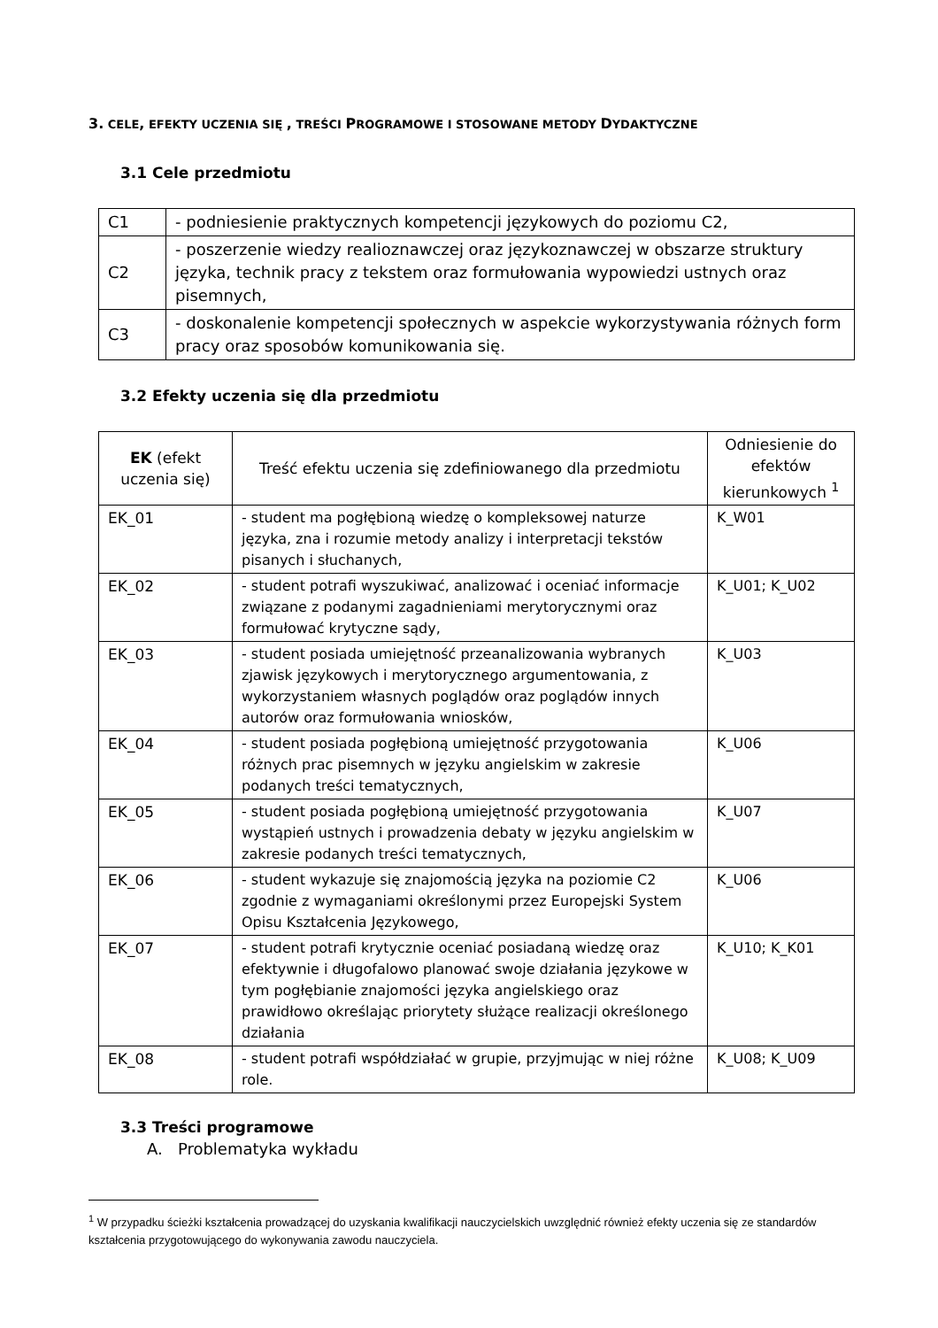3. CELE, EFEKTY UCZENIA SIĘ , TREŚCI PROGRAMOWE I STOSOWANE METODY DYDAKTYCZNE
3.1 Cele przedmiotu
| C1 | - podniesienie praktycznych kompetencji językowych do poziomu C2, |
| C2 | - poszerzenie wiedzy realioznawczej oraz językoznawczej w obszarze struktury języka, technik pracy z tekstem oraz formułowania wypowiedzi ustnych oraz pisemnych, |
| C3 | - doskonalenie kompetencji społecznych w aspekcie wykorzystywania różnych form pracy oraz sposobów komunikowania się. |
3.2 Efekty uczenia się dla przedmiotu
| EK (efekt uczenia się) | Treść efektu uczenia się zdefiniowanego dla przedmiotu | Odniesienie do efektów kierunkowych <sup>1</sup> |
| --- | --- | --- |
| EK_01 | - student ma pogłębioną wiedzę o kompleksowej naturze języka, zna i rozumie metody analizy i interpretacji tekstów pisanych i słuchanych, | K_W01 |
| EK_02 | - student potrafi wyszukiwać, analizować i oceniać informacje związane z podanymi zagadnieniami merytorycznymi oraz formułować krytyczne sądy, | K_U01; K_U02 |
| EK_03 | - student posiada umiejętność przeanalizowania wybranych zjawisk językowych i merytorycznego argumentowania, z wykorzystaniem własnych poglądów oraz poglądów innych autorów oraz formułowania wniosków, | K_U03 |
| EK_04 | - student posiada pogłębioną umiejętność przygotowania różnych prac pisemnych w języku angielskim w zakresie podanych treści tematycznych, | K_U06 |
| EK_05 | - student posiada pogłębioną umiejętność przygotowania wystąpień ustnych i prowadzenia debaty w języku angielskim w zakresie podanych treści tematycznych, | K_U07 |
| EK_06 | - student wykazuje się znajomością języka na poziomie C2 zgodnie z wymaganiami określonymi przez Europejski System Opisu Kształcenia Językowego, | K_U06 |
| EK_07 | - student potrafi krytycznie oceniać posiadaną wiedzę oraz efektywnie i długofalowo planować swoje działania językowe w tym pogłębianie znajomości języka angielskiego oraz prawidłowo określając priorytety służące realizacji określonego działania | K_U10; K_K01 |
| EK_08 | - student potrafi współdziałać w grupie, przyjmując w niej różne role. | K_U08; K_U09 |
3.3 Treści programowe
A. Problematyka wykładu
<sup>1</sup> W przypadku ścieżki kształcenia prowadzącej do uzyskania kwalifikacji nauczycielskich uwzględnić również efekty uczenia się ze standardów kształcenia przygotowującego do wykonywania zawodu nauczyciela.